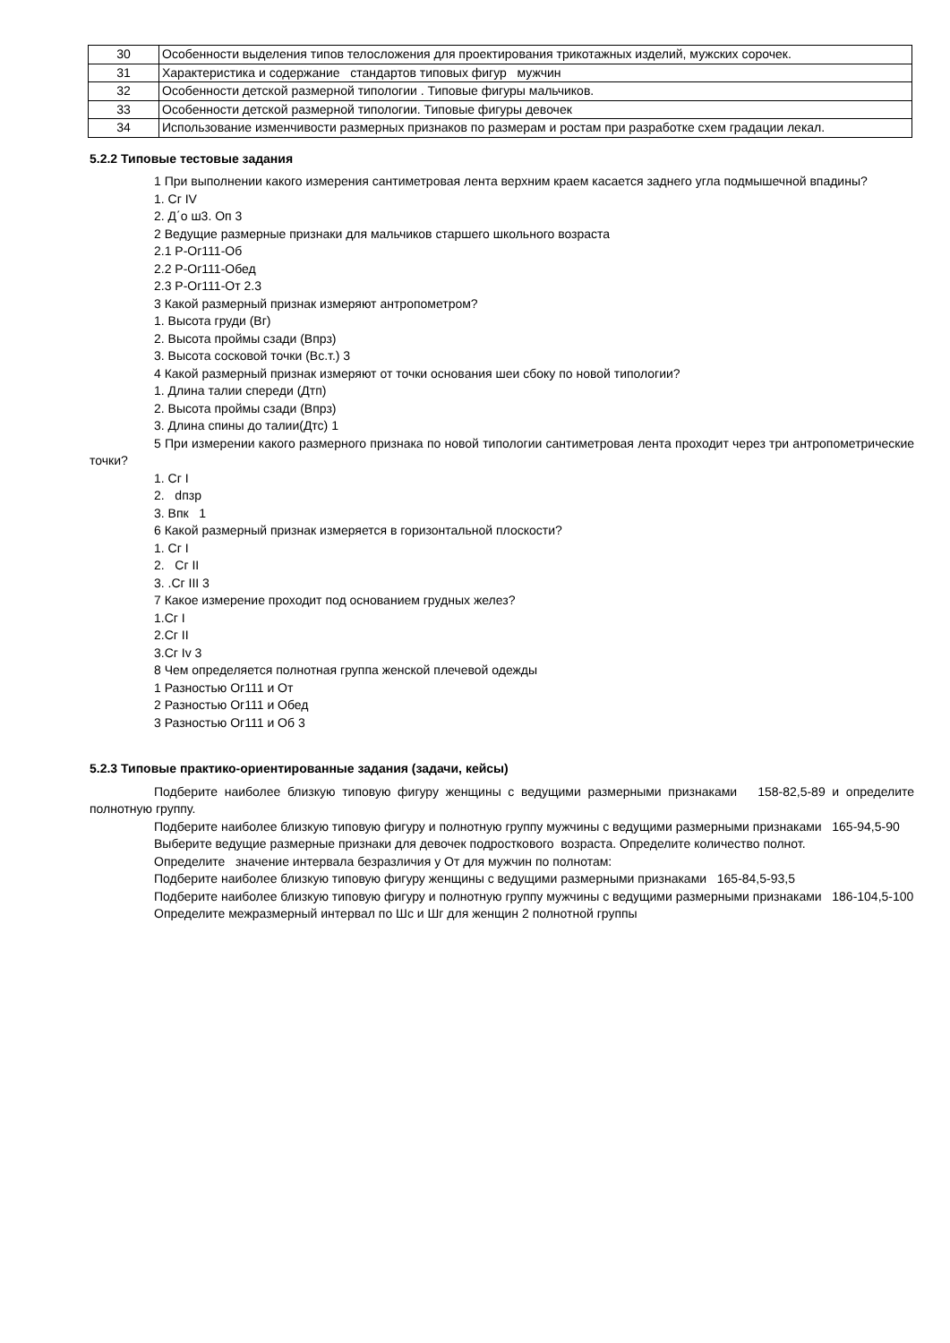| 30 | Особенности выделения типов телосложения для проектирования трикотажных изделий, мужских сорочек. |
| 31 | Характеристика и содержание стандартов типовых фигур мужчин |
| 32 | Особенности детской размерной типологии . Типовые фигуры мальчиков. |
| 33 | Особенности детской размерной типологии. Типовые фигуры девочек |
| 34 | Использование изменчивости размерных признаков по размерам и ростам при разработке схем градации лекал. |
5.2.2 Типовые тестовые задания
1 При выполнении какого измерения сантиметровая лента верхним краем касается заднего угла подмышечной впадины?
1. Сг IV
2. Д΄о ш3. Оп 3
2 Ведущие размерные признаки для мальчиков старшего школьного возраста
2.1 Р-Ог111-Об
2.2 Р-Ог111-Обед
2.3 Р-Ог111-От 2.3
3 Какой размерный признак измеряют антропометром?
1. Высота груди (Вг)
2. Высота проймы сзади (Впрз)
3. Высота сосковой точки (Вс.т.) 3
4 Какой размерный признак измеряют от точки основания шеи сбоку по новой типологии?
1. Длина талии спереди (Дтп)
2. Высота проймы сзади (Впрз)
3. Длина спины до талии(Дтс) 1
5 При измерении какого размерного признака по новой типологии сантиметровая лента проходит через три антропометрические точки?
1. Сг I
2. dпзр
3. Впк 1
6 Какой размерный признак измеряется в горизонтальной плоскости?
1. Сг I
2. Сг II
3. .Сг III 3
7 Какое измерение проходит под основанием грудных желез?
1.Сг I
2.Сг II
3.Сг Iv 3
8 Чем определяется полнотная группа женской плечевой одежды
1 Разностью Ог111 и От
2 Разностью Ог111 и Обед
3 Разностью Ог111 и Об 3
5.2.3 Типовые практико-ориентированные задания (задачи, кейсы)
Подберите наиболее близкую типовую фигуру женщины с ведущими размерными признаками 158-82,5-89 и определите полнотную группу.
Подберите наиболее близкую типовую фигуру и полнотную группу мужчины с ведущими размерными признаками 165-94,5-90
Выберите ведущие размерные признаки для девочек подросткового возраста. Определите количество полнот.
Определите значение интервала безразличия у От для мужчин по полнотам:
Подберите наиболее близкую типовую фигуру женщины с ведущими размерными признаками 165-84,5-93,5
Подберите наиболее близкую типовую фигуру и полнотную группу мужчины с ведущими размерными признаками 186-104,5-100
Определите межразмерный интервал по Шс и Шг для женщин 2 полнотной группы